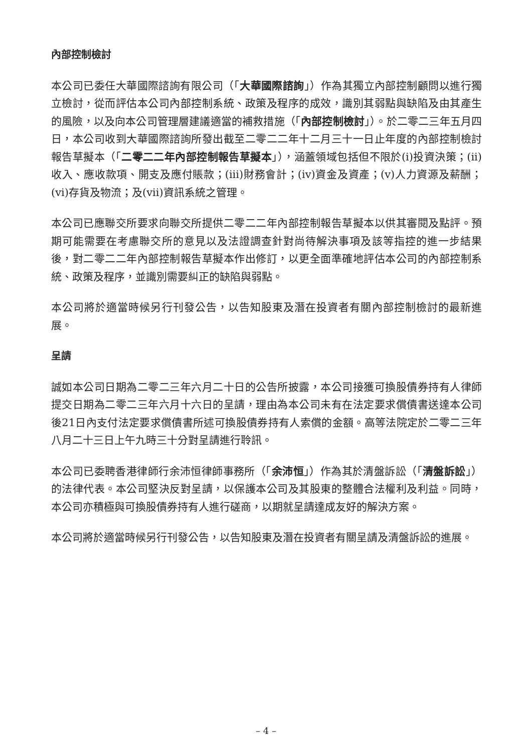內部控制檢討
本公司已委任大華國際諮詢有限公司（「大華國際諮詢」）作為其獨立內部控制顧問以進行獨立檢討，從而評估本公司內部控制系統、政策及程序的成效，識別其弱點與缺陷及由其產生的風險，以及向本公司管理層建議適當的補救措施（「內部控制檢討」）。於二零二三年五月四日，本公司收到大華國際諮詢所發出截至二零二二年十二月三十一日止年度的內部控制檢討報告草擬本（「二零二二年內部控制報告草擬本」），涵蓋領域包括但不限於(i)投資決策；(ii)收入、應收款項、開支及應付賬款；(iii)財務會計；(iv)資金及資產；(v)人力資源及薪酬；(vi)存貨及物流；及(vii)資訊系統之管理。
本公司已應聯交所要求向聯交所提供二零二二年內部控制報告草擬本以供其審閱及點評。預期可能需要在考慮聯交所的意見以及法證調查針對尚待解決事項及該等指控的進一步結果後，對二零二二年內部控制報告草擬本作出修訂，以更全面準確地評估本公司的內部控制系統、政策及程序，並識別需要糾正的缺陷與弱點。
本公司將於適當時候另行刊發公告，以告知股東及潛在投資者有關內部控制檢討的最新進展。
呈請
誠如本公司日期為二零二三年六月二十日的公告所披露，本公司接獲可換股債券持有人律師提交日期為二零二三年六月十六日的呈請，理由為本公司未有在法定要求償債書送達本公司後21日內支付法定要求償債書所述可換股債券持有人索償的金額。高等法院定於二零二三年八月二十三日上午九時三十分對呈請進行聆訊。
本公司已委聘香港律師行余沛恒律師事務所（「余沛恒」）作為其於清盤訴訟（「清盤訴訟」）的法律代表。本公司堅決反對呈請，以保護本公司及其股東的整體合法權利及利益。同時，本公司亦積極與可換股債券持有人進行磋商，以期就呈請達成友好的解決方案。
本公司將於適當時候另行刊發公告，以告知股東及潛在投資者有關呈請及清盤訴訟的進展。
– 4 –